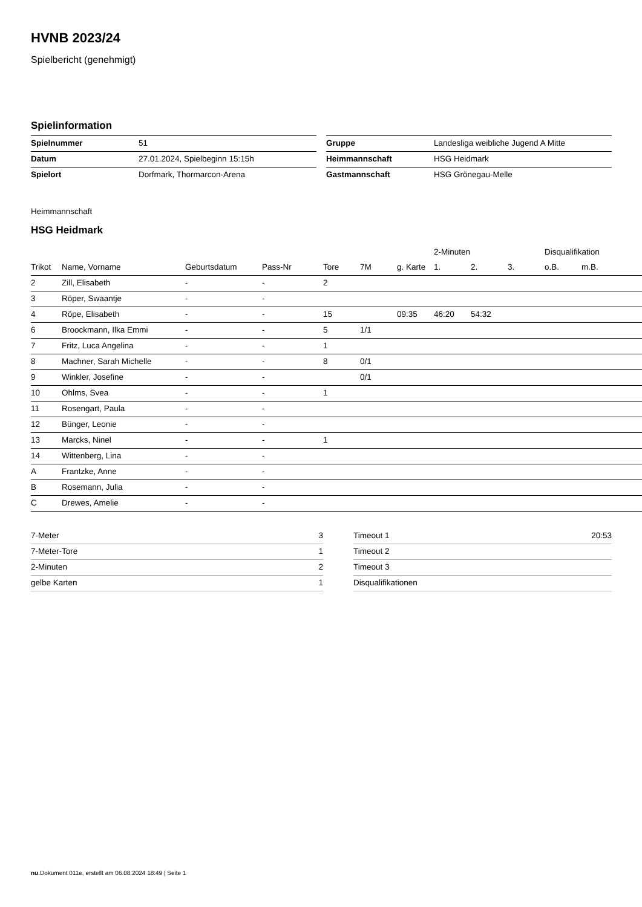HVNB 2023/24
Spielbericht (genehmigt)
Spielinformation
| Spielnummer | 51 |
| Datum | 27.01.2024, Spielbeginn 15:15h |
| Spielort | Dorfmark, Thormarcon-Arena |
| Gruppe | Landesliga weibliche Jugend A Mitte |
| Heimmannschaft | HSG Heidmark |
| Gastmannschaft | HSG Grönegau-Melle |
Heimmannschaft
HSG Heidmark
| | | | | | | | 2-Minuten | | | Disqualifikation | |
| --- | --- | --- | --- | --- | --- | --- | --- | --- | --- | --- | --- |
| Trikot | Name, Vorname | Geburtsdatum | Pass-Nr | Tore | 7M | g. Karte | 1. | 2. | 3. | o.B. | m.B. |
| 2 | Zill, Elisabeth | - | - | 2 | | | | | | | |
| 3 | Röper, Swaantje | - | - | | | | | | | | |
| 4 | Röpe, Elisabeth | - | - | 15 | | 09:35 | 46:20 | 54:32 | | | |
| 6 | Broockmann, Ilka Emmi | - | - | 5 | 1/1 | | | | | | |
| 7 | Fritz, Luca Angelina | - | - | 1 | | | | | | | |
| 8 | Machner, Sarah Michelle | - | - | 8 | 0/1 | | | | | | |
| 9 | Winkler, Josefine | - | - | | 0/1 | | | | | | |
| 10 | Ohlms, Svea | - | - | 1 | | | | | | | |
| 11 | Rosengart, Paula | - | - | | | | | | | | |
| 12 | Bünger, Leonie | - | - | | | | | | | | |
| 13 | Marcks, Ninel | - | - | 1 | | | | | | | |
| 14 | Wittenberg, Lina | - | - | | | | | | | | |
| A | Frantzke, Anne | - | - | | | | | | | | |
| B | Rosemann, Julia | - | - | | | | | | | | |
| C | Drewes, Amelie | - | - | | | | | | | | |
| 7-Meter | 3 |
| 7-Meter-Tore | 1 |
| 2-Minuten | 2 |
| gelbe Karten | 1 |
| Timeout 1 | 20:53 |
| Timeout 2 | |
| Timeout 3 | |
| Disqualifikationen | |
nu.Dokument 011e, erstellt am 06.08.2024 18:49 | Seite 1